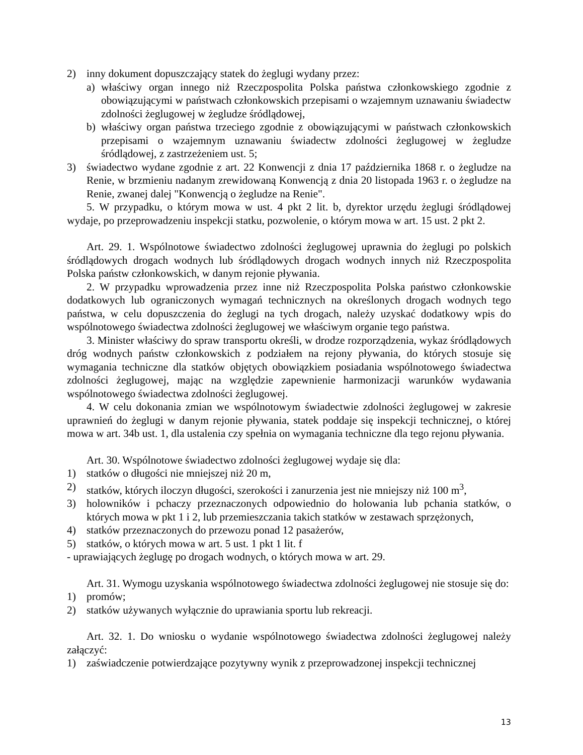2) inny dokument dopuszczający statek do żeglugi wydany przez:
a) właściwy organ innego niż Rzeczpospolita Polska państwa członkowskiego zgodnie z obowiązującymi w państwach członkowskich przepisami o wzajemnym uznawaniu świadectw zdolności żeglugowej w żegludze śródlądowej,
b) właściwy organ państwa trzeciego zgodnie z obowiązującymi w państwach członkowskich przepisami o wzajemnym uznawaniu świadectw zdolności żeglugowej w żegludze śródlądowej, z zastrzeżeniem ust. 5;
3) świadectwo wydane zgodnie z art. 22 Konwencji z dnia 17 października 1868 r. o żegludze na Renie, w brzmieniu nadanym zrewidowaną Konwencją z dnia 20 listopada 1963 r. o żegludze na Renie, zwanej dalej "Konwencją o żegludze na Renie".
5. W przypadku, o którym mowa w ust. 4 pkt 2 lit. b, dyrektor urzędu żeglugi śródlądowej wydaje, po przeprowadzeniu inspekcji statku, pozwolenie, o którym mowa w art. 15 ust. 2 pkt 2.
Art. 29. 1. Wspólnotowe świadectwo zdolności żeglugowej uprawnia do żeglugi po polskich śródlądowych drogach wodnych lub śródlądowych drogach wodnych innych niż Rzeczpospolita Polska państw członkowskich, w danym rejonie pływania.
2. W przypadku wprowadzenia przez inne niż Rzeczpospolita Polska państwo członkowskie dodatkowych lub ograniczonych wymagań technicznych na określonych drogach wodnych tego państwa, w celu dopuszczenia do żeglugi na tych drogach, należy uzyskać dodatkowy wpis do wspólnotowego świadectwa zdolności żeglugowej we właściwym organie tego państwa.
3. Minister właściwy do spraw transportu określi, w drodze rozporządzenia, wykaz śródlądowych dróg wodnych państw członkowskich z podziałem na rejony pływania, do których stosuje się wymagania techniczne dla statków objętych obowiązkiem posiadania wspólnotowego świadectwa zdolności żeglugowej, mając na względzie zapewnienie harmonizacji warunków wydawania wspólnotowego świadectwa zdolności żeglugowej.
4. W celu dokonania zmian we wspólnotowym świadectwie zdolności żeglugowej w zakresie uprawnień do żeglugi w danym rejonie pływania, statek poddaje się inspekcji technicznej, o której mowa w art. 34b ust. 1, dla ustalenia czy spełnia on wymagania techniczne dla tego rejonu pływania.
Art. 30. Wspólnotowe świadectwo zdolności żeglugowej wydaje się dla:
1) statków o długości nie mniejszej niż 20 m,
2) statków, których iloczyn długości, szerokości i zanurzenia jest nie mniejszy niż 100 m<sup>3</sup>,
3) holowników i pchaczy przeznaczonych odpowiednio do holowania lub pchania statków, o których mowa w pkt 1 i 2, lub przemieszczania takich statków w zestawach sprzężonych,
4) statków przeznaczonych do przewozu ponad 12 pasażerów,
5) statków, o których mowa w art. 5 ust. 1 pkt 1 lit. f
- uprawiających żeglugę po drogach wodnych, o których mowa w art. 29.
Art. 31. Wymogu uzyskania wspólnotowego świadectwa zdolności żeglugowej nie stosuje się do:
1) promów;
2) statków używanych wyłącznie do uprawiania sportu lub rekreacji.
Art. 32. 1. Do wniosku o wydanie wspólnotowego świadectwa zdolności żeglugowej należy załączyć:
1) zaświadczenie potwierdzające pozytywny wynik z przeprowadzonej inspekcji technicznej
13